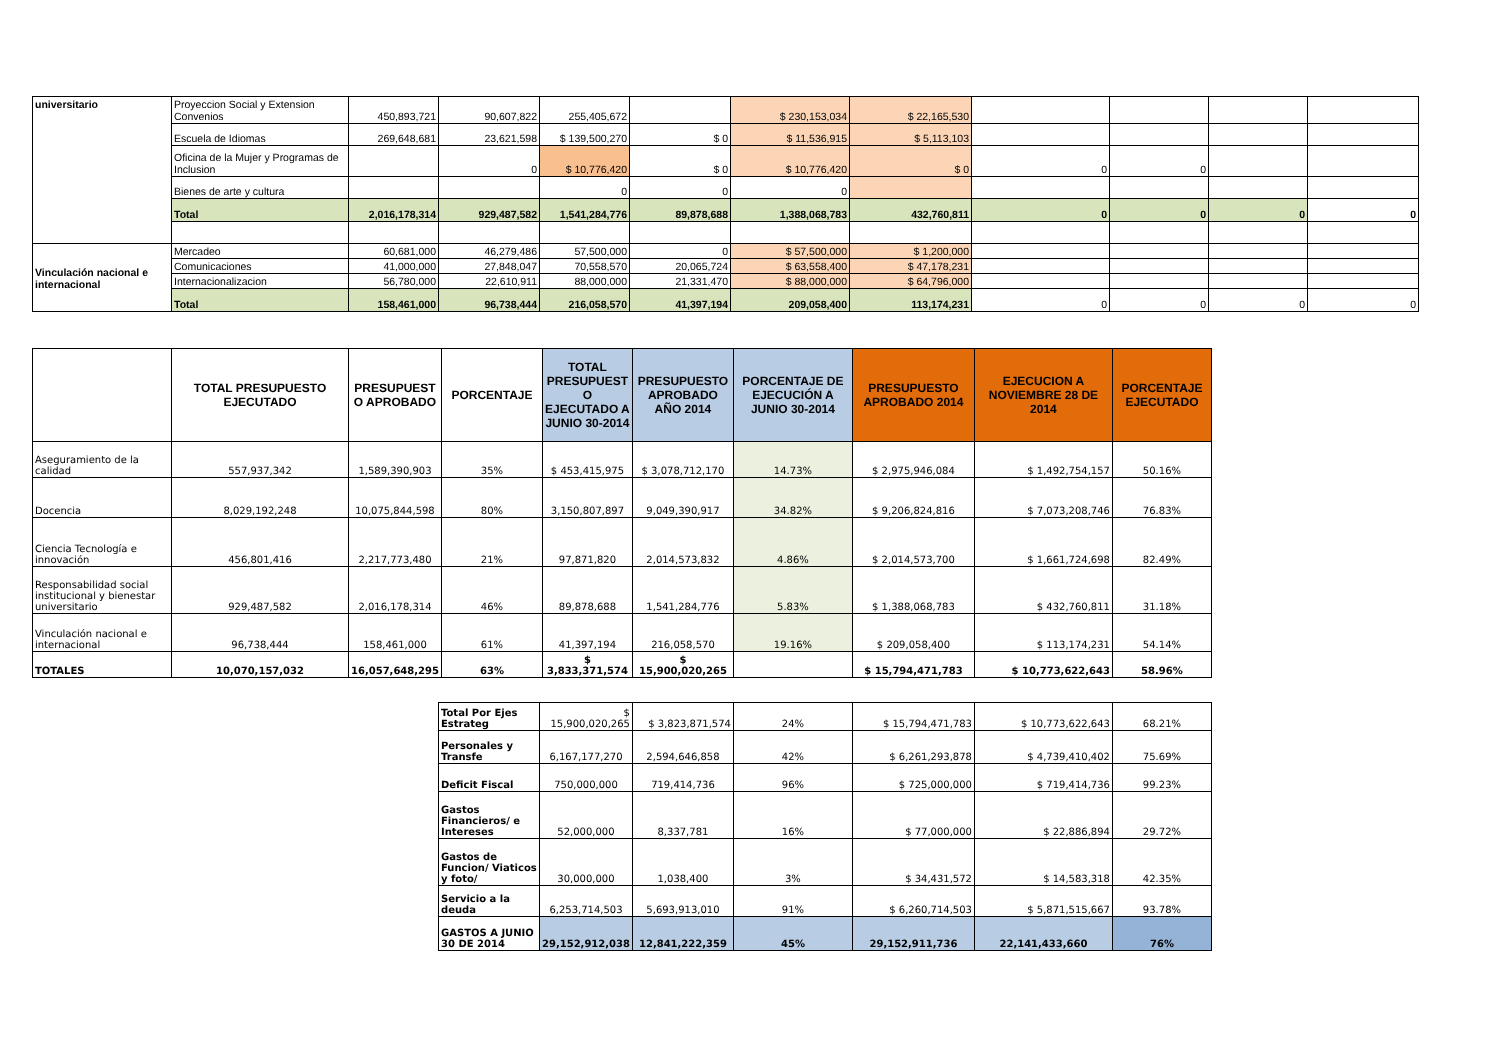| universitario | Proyeccion Social y Extension Convenios | 450,893,721 | 90,607,822 | 255,405,672 | | $ 230,153,034 | $ 22,165,530 | | | | |
| | Escuela de Idiomas | 269,648,681 | 23,621,598 | $ 139,500,270 | $ 0 | $ 11,536,915 | $ 5,113,103 | | | | |
| | Oficina de la Mujer y Programas de Inclusion | | 0 | $ 10,776,420 | $ 0 | $ 10,776,420 | $ 0 | 0 | 0 | | |
| | Bienes de arte y cultura | | | 0 | 0 | 0 | | | | | |
| | Total | 2,016,178,314 | 929,487,582 | 1,541,284,776 | 89,878,688 | 1,388,068,783 | 432,760,811 | 0 | 0 | 0 | 0 |
| Vinculación nacional e internacional | Mercadeo | 60,681,000 | 46,279,486 | 57,500,000 | 0 | $ 57,500,000 | $ 1,200,000 | | | | |
| | Comunicaciones | 41,000,000 | 27,848,047 | 70,558,570 | 20,065,724 | $ 63,558,400 | $ 47,178,231 | | | | |
| | Internacionalizacion | 56,780,000 | 22,610,911 | 88,000,000 | 21,331,470 | $ 88,000,000 | $ 64,796,000 | | | | |
| | Total | 158,461,000 | 96,738,444 | 216,058,570 | 41,397,194 | 209,058,400 | 113,174,231 | 0 | 0 | 0 | 0 |
| | TOTAL PRESUPUESTO EJECUTADO | PRESUPUEST O APROBADO | PORCENTAJE | TOTAL PRESUPUEST O EJECUTADO A JUNIO 30-2014 | PRESUPUESTO APROBADO AÑO 2014 | PORCENTAJE DE EJECUCIÓN A JUNIO 30-2014 | PRESUPUESTO APROBADO 2014 | EJECUCION A NOVIEMBRE 28 DE 2014 | PORCENTAJE EJECUTADO |
| --- | --- | --- | --- | --- | --- | --- | --- | --- | --- |
| Aseguramiento de la calidad | 557,937,342 | 1,589,390,903 | 35% | $ 453,415,975 | $ 3,078,712,170 | 14.73% | $ 2,975,946,084 | $ 1,492,754,157 | 50.16% |
| Docencia | 8,029,192,248 | 10,075,844,598 | 80% | 3,150,807,897 | 9,049,390,917 | 34.82% | $ 9,206,824,816 | $ 7,073,208,746 | 76.83% |
| Ciencia Tecnología e innovación | 456,801,416 | 2,217,773,480 | 21% | 97,871,820 | 2,014,573,832 | 4.86% | $ 2,014,573,700 | $ 1,661,724,698 | 82.49% |
| Responsabilidad social institucional y bienestar universitario | 929,487,582 | 2,016,178,314 | 46% | 89,878,688 | 1,541,284,776 | 5.83% | $ 1,388,068,783 | $ 432,760,811 | 31.18% |
| Vinculación nacional e internacional | 96,738,444 | 158,461,000 | 61% | 41,397,194 | 216,058,570 | 19.16% | $ 209,058,400 | $ 113,174,231 | 54.14% |
| TOTALES | 10,070,157,032 | 16,057,648,295 | 63% | $ 3,833,371,574 | $ 15,900,020,265 | | $ 15,794,471,783 | $ 10,773,622,643 | 58.96% |
| Total Por Ejes Estrateg | $ 15,900,020,265 | $ 3,823,871,574 | 24% | $ 15,794,471,783 | $ 10,773,622,643 | 68.21% |
| Personales y Transfe | 6,167,177,270 | 2,594,646,858 | 42% | $ 6,261,293,878 | $ 4,739,410,402 | 75.69% |
| Deficit Fiscal | 750,000,000 | 719,414,736 | 96% | $ 725,000,000 | $ 719,414,736 | 99.23% |
| Gastos Financieros/ e Intereses | 52,000,000 | 8,337,781 | 16% | $ 77,000,000 | $ 22,886,894 | 29.72% |
| Gastos de Funcion/ Viaticos y foto/ | 30,000,000 | 1,038,400 | 3% | $ 34,431,572 | $ 14,583,318 | 42.35% |
| Servicio a la deuda | 6,253,714,503 | 5,693,913,010 | 91% | $ 6,260,714,503 | $ 5,871,515,667 | 93.78% |
| GASTOS A JUNIO 30 DE 2014 | 29,152,912,038 | 12,841,222,359 | 45% | 29,152,911,736 | 22,141,433,660 | 76% |